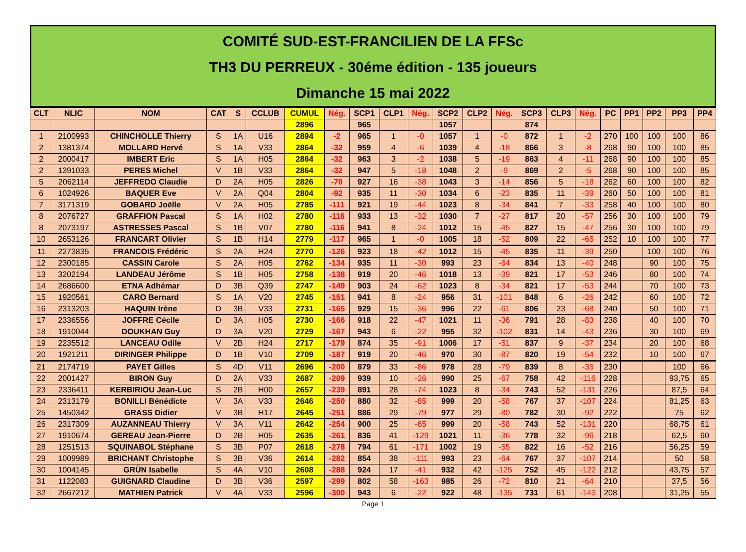COMITÉ SUD-EST-FRANCILIEN DE LA FFSc
TH3 DU PERREUX - 30éme édition - 135 joueurs
Dimanche 15 mai 2022
| CLT | NLIC | NOM | CAT | S | CCLUB | CUMUL | Nég. | SCP1 | CLP1 | Nég. | SCP2 | CLP2 | Nég. | SCP3 | CLP3 | Nég. | PC | PP1 | PP2 | PP3 | PP4 |
| --- | --- | --- | --- | --- | --- | --- | --- | --- | --- | --- | --- | --- | --- | --- | --- | --- | --- | --- | --- | --- | --- |
| | | | | | | 2896 | | 965 | | | 1057 | | | 874 | | | | | | | |
| 1 | 2100993 | CHINCHOLLE Thierry | S | 1A | U16 | 2894 | -2 | 965 | 1 | -0 | 1057 | 1 | -0 | 872 | 1 | -2 | 270 | 100 | 100 | 100 | 86 |
| 2 | 1381374 | MOLLARD Hervé | S | 1A | V33 | 2864 | -32 | 959 | 4 | -6 | 1039 | 4 | -18 | 866 | 3 | -8 | 268 | 90 | 100 | 100 | 85 |
| 2 | 2000417 | IMBERT Eric | S | 1A | H05 | 2864 | -32 | 963 | 3 | -2 | 1038 | 5 | -19 | 863 | 4 | -11 | 268 | 90 | 100 | 100 | 85 |
| 2 | 1391033 | PERES Michel | V | 1B | V33 | 2864 | -32 | 947 | 5 | -18 | 1048 | 2 | -9 | 869 | 2 | -5 | 268 | 90 | 100 | 100 | 85 |
| 5 | 2062114 | JEFFREDO Claudie | D | 2A | H05 | 2826 | -70 | 927 | 16 | -38 | 1043 | 3 | -14 | 856 | 5 | -18 | 262 | 60 | 100 | 100 | 82 |
| 6 | 1024926 | BAQUER Eve | V | 2A | Q04 | 2804 | -92 | 935 | 11 | -30 | 1034 | 6 | -23 | 835 | 11 | -39 | 260 | 50 | 100 | 100 | 81 |
| 7 | 3171319 | GOBARD Joëlle | V | 2A | H05 | 2785 | -111 | 921 | 19 | -44 | 1023 | 8 | -34 | 841 | 7 | -33 | 258 | 40 | 100 | 100 | 80 |
| 8 | 2076727 | GRAFFION Pascal | S | 1A | H02 | 2780 | -116 | 933 | 13 | -32 | 1030 | 7 | -27 | 817 | 20 | -57 | 256 | 30 | 100 | 100 | 79 |
| 8 | 2073197 | ASTRESSES Pascal | S | 1B | V07 | 2780 | -116 | 941 | 8 | -24 | 1012 | 15 | -45 | 827 | 15 | -47 | 256 | 30 | 100 | 100 | 79 |
| 10 | 2653126 | FRANCART Olivier | S | 1B | H14 | 2779 | -117 | 965 | 1 | -0 | 1005 | 18 | -52 | 809 | 22 | -65 | 252 | 10 | 100 | 100 | 77 |
| 11 | 2273835 | FRANCOIS Frédéric | S | 2A | H24 | 2770 | -126 | 923 | 18 | -42 | 1012 | 15 | -45 | 835 | 11 | -39 | 250 | | 100 | 100 | 76 |
| 12 | 2300185 | CASSIN Carole | S | 2A | H05 | 2762 | -134 | 935 | 11 | -30 | 993 | 23 | -64 | 834 | 13 | -40 | 248 | | 90 | 100 | 75 |
| 13 | 3202194 | LANDEAU Jérôme | S | 1B | H05 | 2758 | -138 | 919 | 20 | -46 | 1018 | 13 | -39 | 821 | 17 | -53 | 246 | | 80 | 100 | 74 |
| 14 | 2686600 | ETNA Adhémar | D | 3B | Q39 | 2747 | -149 | 903 | 24 | -62 | 1023 | 8 | -34 | 821 | 17 | -53 | 244 | | 70 | 100 | 73 |
| 15 | 1920561 | CARO Bernard | S | 1A | V20 | 2745 | -151 | 941 | 8 | -24 | 956 | 31 | -101 | 848 | 6 | -26 | 242 | | 60 | 100 | 72 |
| 16 | 2313203 | HAQUIN Irène | D | 3B | V33 | 2731 | -165 | 929 | 15 | -36 | 996 | 22 | -61 | 806 | 23 | -68 | 240 | | 50 | 100 | 71 |
| 17 | 2336556 | JOFFRE Cécile | D | 3A | H05 | 2730 | -166 | 918 | 22 | -47 | 1021 | 11 | -36 | 791 | 28 | -83 | 238 | | 40 | 100 | 70 |
| 18 | 1910044 | DOUKHAN Guy | D | 3A | V20 | 2729 | -167 | 943 | 6 | -22 | 955 | 32 | -102 | 831 | 14 | -43 | 236 | | 30 | 100 | 69 |
| 19 | 2235512 | LANCEAU Odile | V | 2B | H24 | 2717 | -179 | 874 | 35 | -91 | 1006 | 17 | -51 | 837 | 9 | -37 | 234 | | 20 | 100 | 68 |
| 20 | 1921211 | DIRINGER Philippe | D | 1B | V10 | 2709 | -187 | 919 | 20 | -46 | 970 | 30 | -87 | 820 | 19 | -54 | 232 | | 10 | 100 | 67 |
| 21 | 2174719 | PAYET Gilles | S | 4D | V11 | 2696 | -200 | 879 | 33 | -86 | 978 | 28 | -79 | 839 | 8 | -35 | 230 | | | 100 | 66 |
| 22 | 2001427 | BIRON Guy | D | 2A | V33 | 2687 | -209 | 939 | 10 | -26 | 990 | 25 | -67 | 758 | 42 | -116 | 228 | | | 93,75 | 65 |
| 23 | 2336411 | KERBIRIOU Jean-Luc | S | 2B | H00 | 2657 | -239 | 891 | 28 | -74 | 1023 | 8 | -34 | 743 | 52 | -131 | 226 | | | 87,5 | 64 |
| 24 | 2313179 | BONILLI Bénédicte | V | 3A | V33 | 2646 | -250 | 880 | 32 | -85 | 999 | 20 | -58 | 767 | 37 | -107 | 224 | | | 81,25 | 63 |
| 25 | 1450342 | GRASS Didier | V | 3B | H17 | 2645 | -251 | 886 | 29 | -79 | 977 | 29 | -80 | 782 | 30 | -92 | 222 | | | 75 | 62 |
| 26 | 2317309 | AUZANNEAU Thierry | V | 3A | V11 | 2642 | -254 | 900 | 25 | -65 | 999 | 20 | -58 | 743 | 52 | -131 | 220 | | | 68,75 | 61 |
| 27 | 1910674 | GEREAU Jean-Pierre | D | 2B | H05 | 2635 | -261 | 836 | 41 | -129 | 1021 | 11 | -36 | 778 | 32 | -96 | 218 | | | 62,5 | 60 |
| 28 | 1251513 | SQUINABOL Stéphane | S | 3B | P07 | 2618 | -278 | 794 | 61 | -171 | 1002 | 19 | -55 | 822 | 16 | -52 | 216 | | | 56,25 | 59 |
| 29 | 1009989 | BRICHANT Christophe | S | 3B | V36 | 2614 | -282 | 854 | 38 | -111 | 993 | 23 | -64 | 767 | 37 | -107 | 214 | | | 50 | 58 |
| 30 | 1004145 | GRÜN Isabelle | S | 4A | V10 | 2608 | -288 | 924 | 17 | -41 | 932 | 42 | -125 | 752 | 45 | -122 | 212 | | | 43,75 | 57 |
| 31 | 1122083 | GUIGNARD Claudine | D | 3B | V36 | 2597 | -299 | 802 | 58 | -163 | 985 | 26 | -72 | 810 | 21 | -64 | 210 | | | 37,5 | 56 |
| 32 | 2667212 | MATHIEN Patrick | V | 4A | V33 | 2596 | -300 | 943 | 6 | -22 | 922 | 48 | -135 | 731 | 61 | -143 | 208 | | | 31,25 | 55 |
Page 1